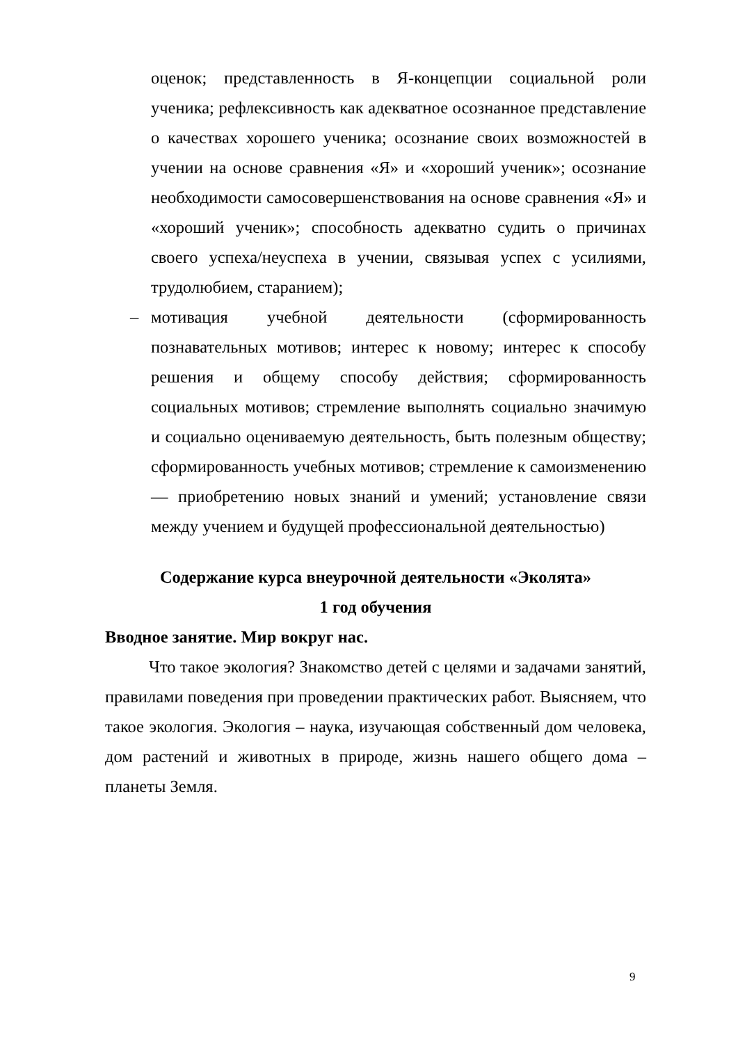оценок; представленность в Я-концепции социальной роли ученика; рефлексивность как адекватное осознанное представление о качествах хорошего ученика; осознание своих возможностей в учении на основе сравнения «Я» и «хороший ученик»; осознание необходимости самосовершенствования на основе сравнения «Я» и «хороший ученик»; способность адекватно судить о причинах своего успеха/неуспеха в учении, связывая успех с усилиями, трудолюбием, старанием);
– мотивация учебной деятельности (сформированность познавательных мотивов; интерес к новому; интерес к способу решения и общему способу действия; сформированность социальных мотивов; стремление выполнять социально значимую и социально оцениваемую деятельность, быть полезным обществу; сформированность учебных мотивов; стремление к самоизменению — приобретению новых знаний и умений; установление связи между учением и будущей профессиональной деятельностью)
Содержание курса внеурочной деятельности «Эколята»
1 год обучения
Вводное занятие. Мир вокруг нас.
Что такое экология? Знакомство детей с целями и задачами занятий, правилами поведения при проведении практических работ. Выясняем, что такое экология. Экология – наука, изучающая собственный дом человека, дом растений и животных в природе, жизнь нашего общего дома – планеты Земля.
9